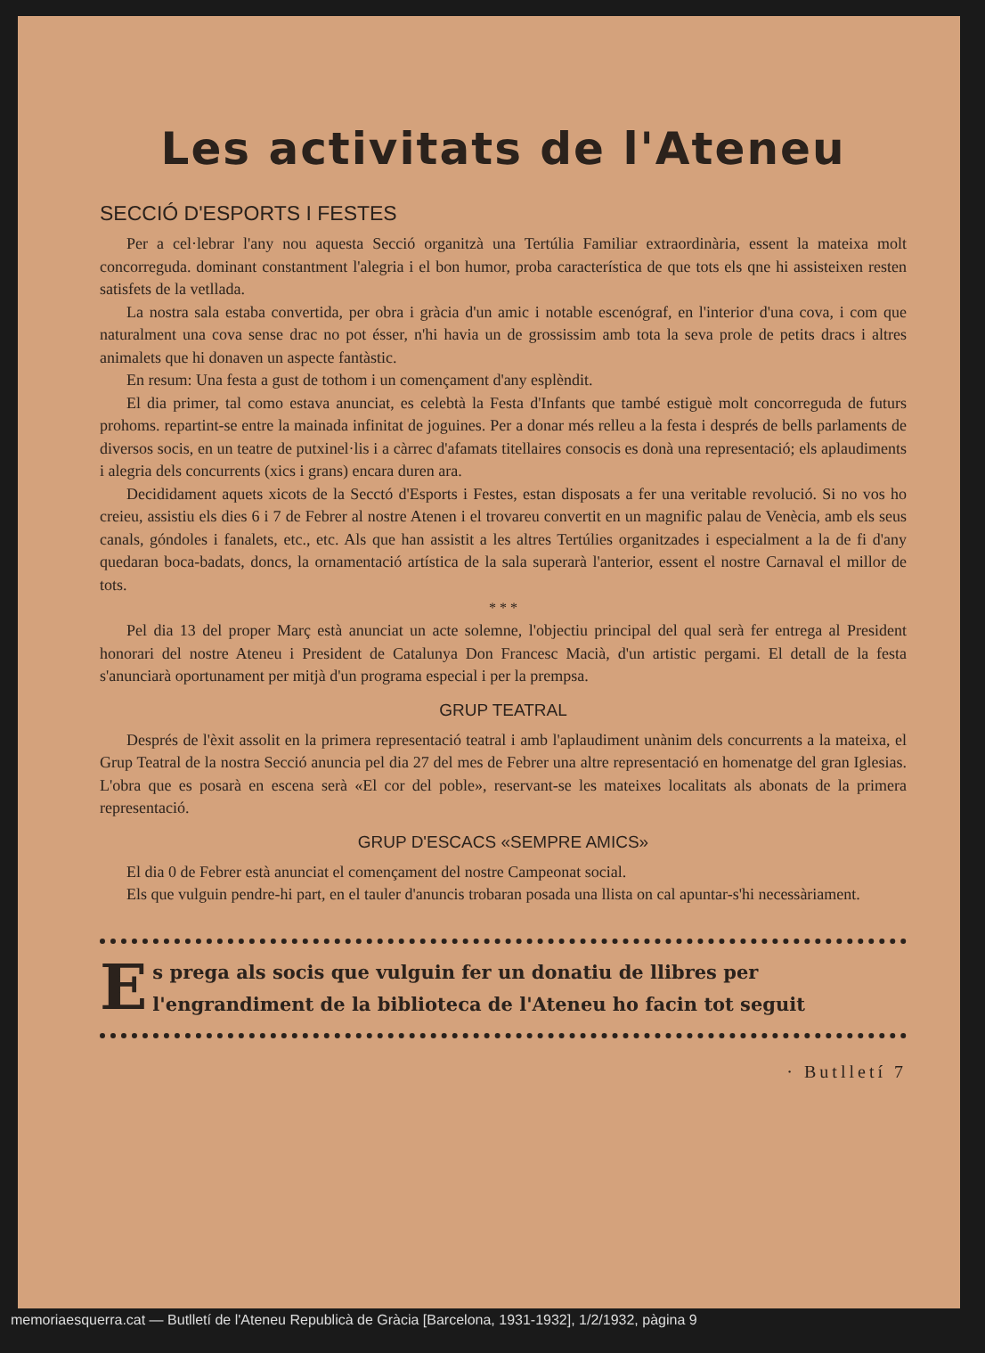Les activitats de l'Ateneu
SECCIÓ D'ESPORTS I FESTES
Per a cel·lebrar l'any nou aquesta Secció organitzà una Tertúlia Familiar extraordinària, essent la mateixa molt concorreguda. dominant constantment l'alegria i el bon humor, proba característica de que tots els qne hi assisteixen resten satisfets de la vetllada.
La nostra sala estaba convertida, per obra i gràcia d'un amic i notable escenógraf, en l'interior d'una cova, i com que naturalment una cova sense drac no pot ésser, n'hi havia un de grossissim amb tota la seva prole de petits dracs i altres animalets que hi donaven un aspecte fantàstic.
En resum: Una festa a gust de tothom i un començament d'any esplèndit.
El dia primer, tal como estava anunciat, es celebtà la Festa d'Infants que també estiguè molt concorreguda de futurs prohoms. repartint-se entre la mainada infinitat de joguines. Per a donar més relleu a la festa i després de bells parlaments de diversos socis, en un teatre de putxinel·lis i a càrrec d'afamats titellaires consocis es donà una representació; els aplaudiments i alegria dels concurrents (xics i grans) encara duren ara.
Decididament aquets xicots de la Secctó d'Esports i Festes, estan disposats a fer una veritable revolució. Si no vos ho creieu, assistiu els dies 6 i 7 de Febrer al nostre Atenen i el trovareu convertit en un magnific palau de Venècia, amb els seus canals, góndoles i fanalets, etc., etc. Als que han assistit a les altres Tertúlies organitzades i especialment a la de fi d'any quedaran boca-badats, doncs, la ornamentació artística de la sala superarà l'anterior, essent el nostre Carnaval el millor de tots.
* * *
Pel dia 13 del proper Març està anunciat un acte solemne, l'objectiu principal del qual serà fer entrega al President honorari del nostre Ateneu i President de Catalunya Don Francesc Macià, d'un artistic pergami. El detall de la festa s'anunciarà oportunament per mitjà d'un programa especial i per la prempsa.
GRUP TEATRAL
Després de l'èxit assolit en la primera representació teatral i amb l'aplaudiment unànim dels concurrents a la mateixa, el Grup Teatral de la nostra Secció anuncia pel dia 27 del mes de Febrer una altre representació en homenatge del gran Iglesias. L'obra que es posarà en escena serà «El cor del poble», reservant-se les mateixes localitats als abonats de la primera representació.
GRUP D'ESCACS «SEMPRE AMICS»
El dia 0 de Febrer està anunciat el començament del nostre Campeonat social.
Els que vulguin pendre-hi part, en el tauler d'anuncis trobaran posada una llista on cal apuntar-s'hi necessàriament.
Es prega als socis que vulguin fer un donatiu de llibres per l'engrandiment de la biblioteca de l'Ateneu ho facin tot seguit
· Butlletí 7
memoriaesquerra.cat — Butlletí de l'Ateneu Republicà de Gràcia [Barcelona, 1931-1932], 1/2/1932, pàgina 9